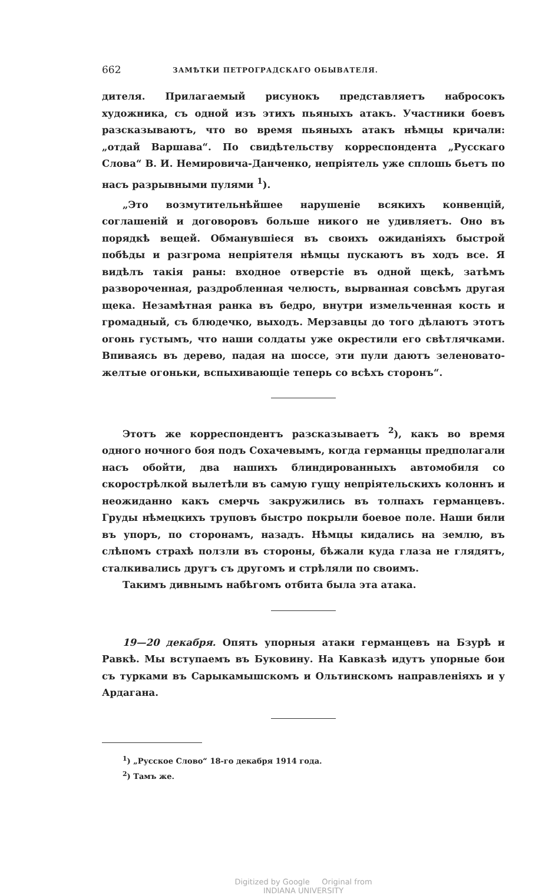662 ЗАМѢТКИ ПЕТРОГРАДСКАГО ОБЫВАТЕЛЯ.
дителя. Прилагаемый рисунокъ представляетъ набросокъ художника, съ одной изъ этихъ пьяныхъ атакъ. Участники боевъ разсказываютъ, что во время пьяныхъ атакъ нѣмцы кричали: „отдай Варшава“. По свидѣтельству корреспондента „Русскаго Слова“ В. И. Немировича-Данченко, непріятель уже сплошь бьетъ по насъ разрывными пулями <sup>1</sup>).
„Это возмутительнѣйшее нарушеніе всякихъ конвенцій, соглашеній и договоровъ больше никого не удивляетъ. Оно въ порядкѣ вещей. Обманувшіеся въ своихъ ожиданіяхъ быстрой побѣды и разгрома непріятеля нѣмцы пускаютъ въ ходъ все. Я видѣлъ такія раны: входное отверстіе въ одной щекѣ, затѣмъ развороченная, раздробленная челюсть, вырванная совсѣмъ другая щека. Незамѣтная ранка въ бедро, внутри измельченная кость и громадный, съ блюдечко, выходъ. Мерзавцы до того дѣлаютъ этотъ огонь густымъ, что наши солдаты уже окрестили его свѣтлячками. Впиваясь въ дерево, падая на шоссе, эти пули даютъ зеленовато-желтые огоньки, вспыхивающіе теперь со всѣхъ сторонъ“.
Этотъ же корреспондентъ разсказываетъ <sup>2</sup>), какъ во время одного ночного боя подъ Сохачевымъ, когда германцы предполагали насъ обойти, два нашихъ блиндированныхъ автомобиля со скорострѣлкой вылетѣли въ самую гущу непріятельскихъ колоннъ и неожиданно какъ смерчь закружились въ толпахъ германцевъ. Груды нѣмецкихъ труповъ быстро покрыли боевое поле. Наши били въ упоръ, по сторонамъ, назадъ. Нѣмцы кидались на землю, въ слѣпомъ страхѣ ползли въ стороны, бѣжали куда глаза не глядятъ, сталкивались другъ съ другомъ и стрѣляли по своимъ.
Такимъ дивнымъ набѣгомъ отбита была эта атака.
19—20 декабря. Опять упорныя атаки германцевъ на Бзурѣ и Равкѣ. Мы вступаемъ въ Буковину. На Кавказѣ идутъ упорные бои съ турками въ Сарыкамышскомъ и Ольтинскомъ направленіяхъ и у Ардагана.
<sup>1</sup>) „Русское Слово“ 18-го декабря 1914 года.
<sup>2</sup>) Тамъ же.
Digitized by Google Original from
INDIANA UNIVERSITY